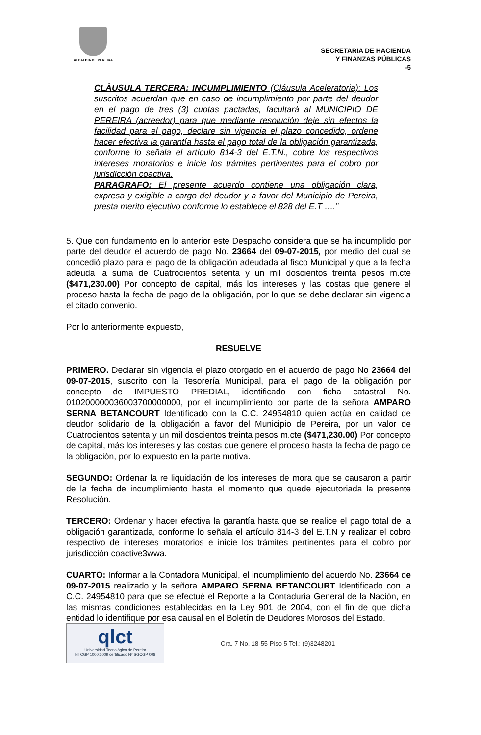ALCALDIA DE PEREIRA
SECRETARIA DE HACIENDA
Y FINANZAS PÚBLICAS
-5
CLÀUSULA TERCERA: INCUMPLIMIENTO (Cláusula Aceleratoria): Los suscritos acuerdan que en caso de incumplimiento por parte del deudor en el pago de tres (3) cuotas pactadas, facultará al MUNICIPIO DE PEREIRA (acreedor) para que mediante resolución deje sin efectos la facilidad para el pago, declare sin vigencia el plazo concedido, ordene hacer efectiva la garantía hasta el pago total de la obligación garantizada, conforme lo señala el artículo 814-3 del E.T.N., cobre los respectivos intereses moratorios e inicie los trámites pertinentes para el cobro por jurisdicción coactiva.
PARAGRAFO: El presente acuerdo contiene una obligación clara, expresa y exigible a cargo del deudor y a favor del Municipio de Pereira, presta merito ejecutivo conforme lo establece el 828 del E.T ….”
5. Que con fundamento en lo anterior este Despacho considera que se ha incumplido por parte del deudor el acuerdo de pago No. 23664 del 09-07-2015, por medio del cual se concedió plazo para el pago de la obligación adeudada al fisco Municipal y que a la fecha adeuda la suma de Cuatrocientos setenta y un mil doscientos treinta pesos m.cte ($471,230.00) Por concepto de capital, más los intereses y las costas que genere el proceso hasta la fecha de pago de la obligación, por lo que se debe declarar sin vigencia el citado convenio.
Por lo anteriormente expuesto,
RESUELVE
PRIMERO. Declarar sin vigencia el plazo otorgado en el acuerdo de pago No 23664 del 09-07-2015, suscrito con la Tesorería Municipal, para el pago de la obligación por concepto de IMPUESTO PREDIAL, identificado con ficha catastral No. 010200000036003700000000, por el incumplimiento por parte de la señora AMPARO SERNA BETANCOURT Identificado con la C.C. 24954810 quien actúa en calidad de deudor solidario de la obligación a favor del Municipio de Pereira, por un valor de Cuatrocientos setenta y un mil doscientos treinta pesos m.cte ($471,230.00) Por concepto de capital, más los intereses y las costas que genere el proceso hasta la fecha de pago de la obligación, por lo expuesto en la parte motiva.
SEGUNDO: Ordenar la re liquidación de los intereses de mora que se causaron a partir de la fecha de incumplimiento hasta el momento que quede ejecutoriada la presente Resolución.
TERCERO: Ordenar y hacer efectiva la garantía hasta que se realice el pago total de la obligación garantizada, conforme lo señala el artículo 814-3 del E.T.N y realizar el cobro respectivo de intereses moratorios e inicie los trámites pertinentes para el cobro por jurisdicción coactive3wwa.
CUARTO: Informar a la Contadora Municipal, el incumplimiento del acuerdo No. 23664 de 09-07-2015 realizado y la señora AMPARO SERNA BETANCOURT Identificado con la C.C. 24954810 para que se efectué el Reporte a la Contaduría General de la Nación, en las mismas condiciones establecidas en la Ley 901 de 2004, con el fin de que dicha entidad lo identifique por esa causal en el Boletín de Deudores Morosos del Estado.
qlct
Universidad Tecnológica de Pereira
NTCGP 1000:2009 certificado Nº SGCGP 008
Cra. 7 No. 18-55 Piso 5 Tel.: (9)3248201